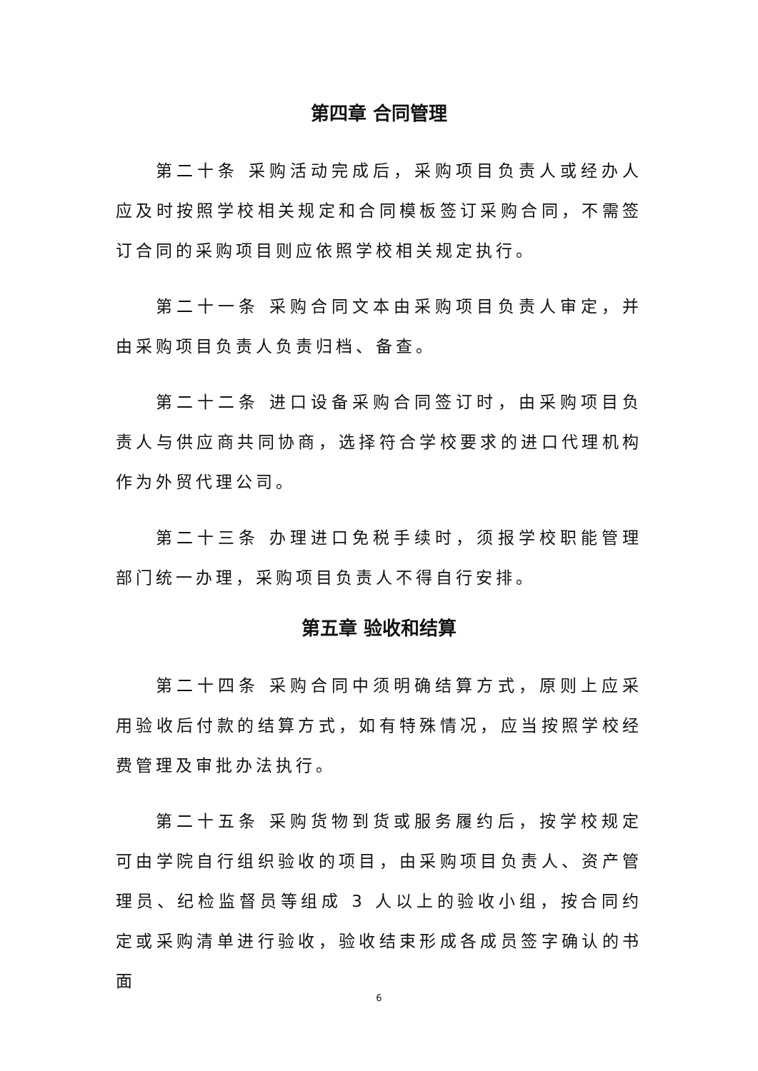第四章 合同管理
第二十条 采购活动完成后，采购项目负责人或经办人应及时按照学校相关规定和合同模板签订采购合同，不需签订合同的采购项目则应依照学校相关规定执行。
第二十一条 采购合同文本由采购项目负责人审定，并由采购项目负责人负责归档、备查。
第二十二条 进口设备采购合同签订时，由采购项目负责人与供应商共同协商，选择符合学校要求的进口代理机构作为外贸代理公司。
第二十三条 办理进口免税手续时，须报学校职能管理部门统一办理，采购项目负责人不得自行安排。
第五章 验收和结算
第二十四条 采购合同中须明确结算方式，原则上应采用验收后付款的结算方式，如有特殊情况，应当按照学校经费管理及审批办法执行。
第二十五条 采购货物到货或服务履约后，按学校规定可由学院自行组织验收的项目，由采购项目负责人、资产管理员、纪检监督员等组成 3 人以上的验收小组，按合同约定或采购清单进行验收，验收结束形成各成员签字确认的书面
6